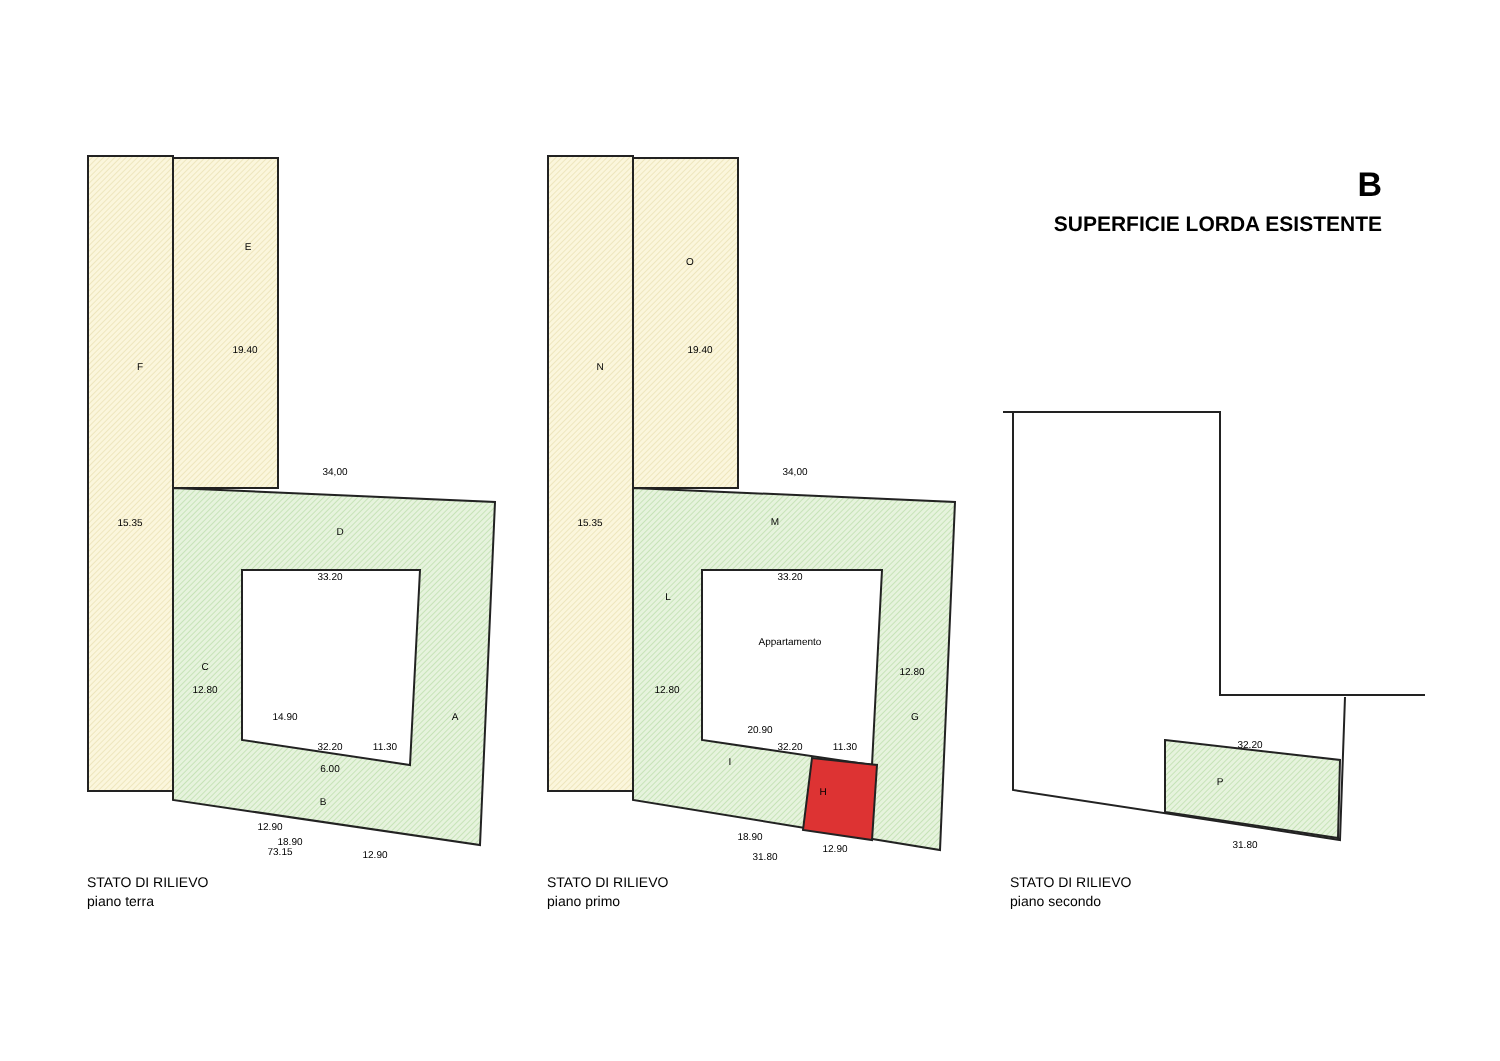B
SUPERFICIE LORDA ESISTENTE
F
E
D
C
A
B
N
O
M
L
G
I
H
P
Appartamento
19.40
34,00
15.35
33.20
12.80
14.90
32.20
11.30
6.00
12.90
18.90
73.15
12.90
19.40
34,00
15.35
33.20
12.80
12.80
20.90
32.20
11.30
18.90
12.90
31.80
32.20
31.80
STATO DI RILIEVO
piano terra
STATO DI RILIEVO
piano primo
STATO DI RILIEVO
piano secondo